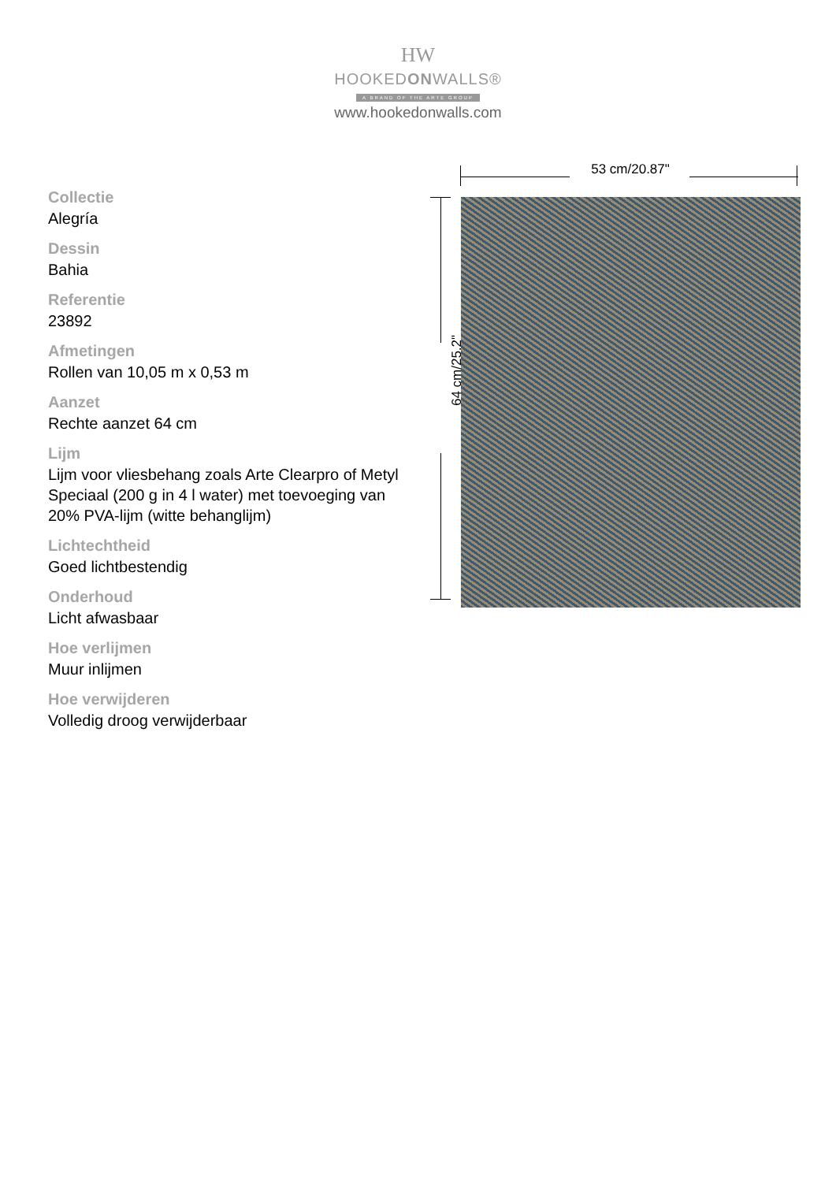HW
HOOKEDONWALLS®
A BRAND OF THE ARTE GROUP
www.hookedonwalls.com
Collectie
Alegría
Dessin
Bahia
Referentie
23892
Afmetingen
Rollen van 10,05 m x 0,53 m
Aanzet
Rechte aanzet 64 cm
Lijm
Lijm voor vliesbehang zoals Arte Clearpro of Metyl Speciaal (200 g in 4 l water) met toevoeging van 20% PVA-lijm (witte behanglijm)
Lichtechtheid
Goed lichtbestendig
Onderhoud
Licht afwasbaar
Hoe verlijmen
Muur inlijmen
Hoe verwijderen
Volledig droog verwijderbaar
53 cm/20.87"
64 cm/25.2"